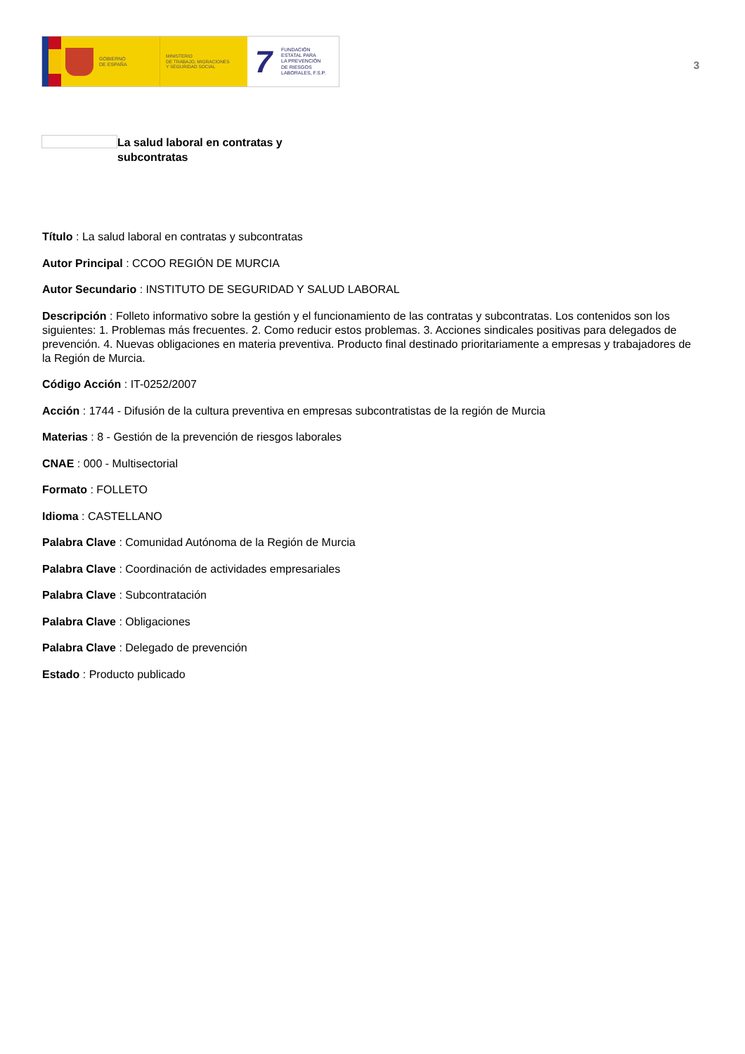GOBIERNO
DE ESPAÑA
MINISTERIO
DE TRABAJO, MIGRACIONES
Y SEGURIDAD SOCIAL
7
FUNDACIÓN
ESTATAL PARA
LA PREVENCIÓN
DE RIESGOS
LABORALES, F.S.P.
3
La salud laboral en contratas y subcontratas
Título : La salud laboral en contratas y subcontratas
Autor Principal : CCOO REGIÓN DE MURCIA
Autor Secundario : INSTITUTO DE SEGURIDAD Y SALUD LABORAL
Descripción : Folleto informativo sobre la gestión y el funcionamiento de las contratas y subcontratas. Los contenidos son los siguientes: 1. Problemas más frecuentes. 2. Como reducir estos problemas. 3. Acciones sindicales positivas para delegados de prevención. 4. Nuevas obligaciones en materia preventiva. Producto final destinado prioritariamente a empresas y trabajadores de la Región de Murcia.
Código Acción : IT-0252/2007
Acción : 1744 - Difusión de la cultura preventiva en empresas subcontratistas de la región de Murcia
Materias : 8 - Gestión de la prevención de riesgos laborales
CNAE : 000 - Multisectorial
Formato : FOLLETO
Idioma : CASTELLANO
Palabra Clave : Comunidad Autónoma de la Región de Murcia
Palabra Clave : Coordinación de actividades empresariales
Palabra Clave : Subcontratación
Palabra Clave : Obligaciones
Palabra Clave : Delegado de prevención
Estado : Producto publicado